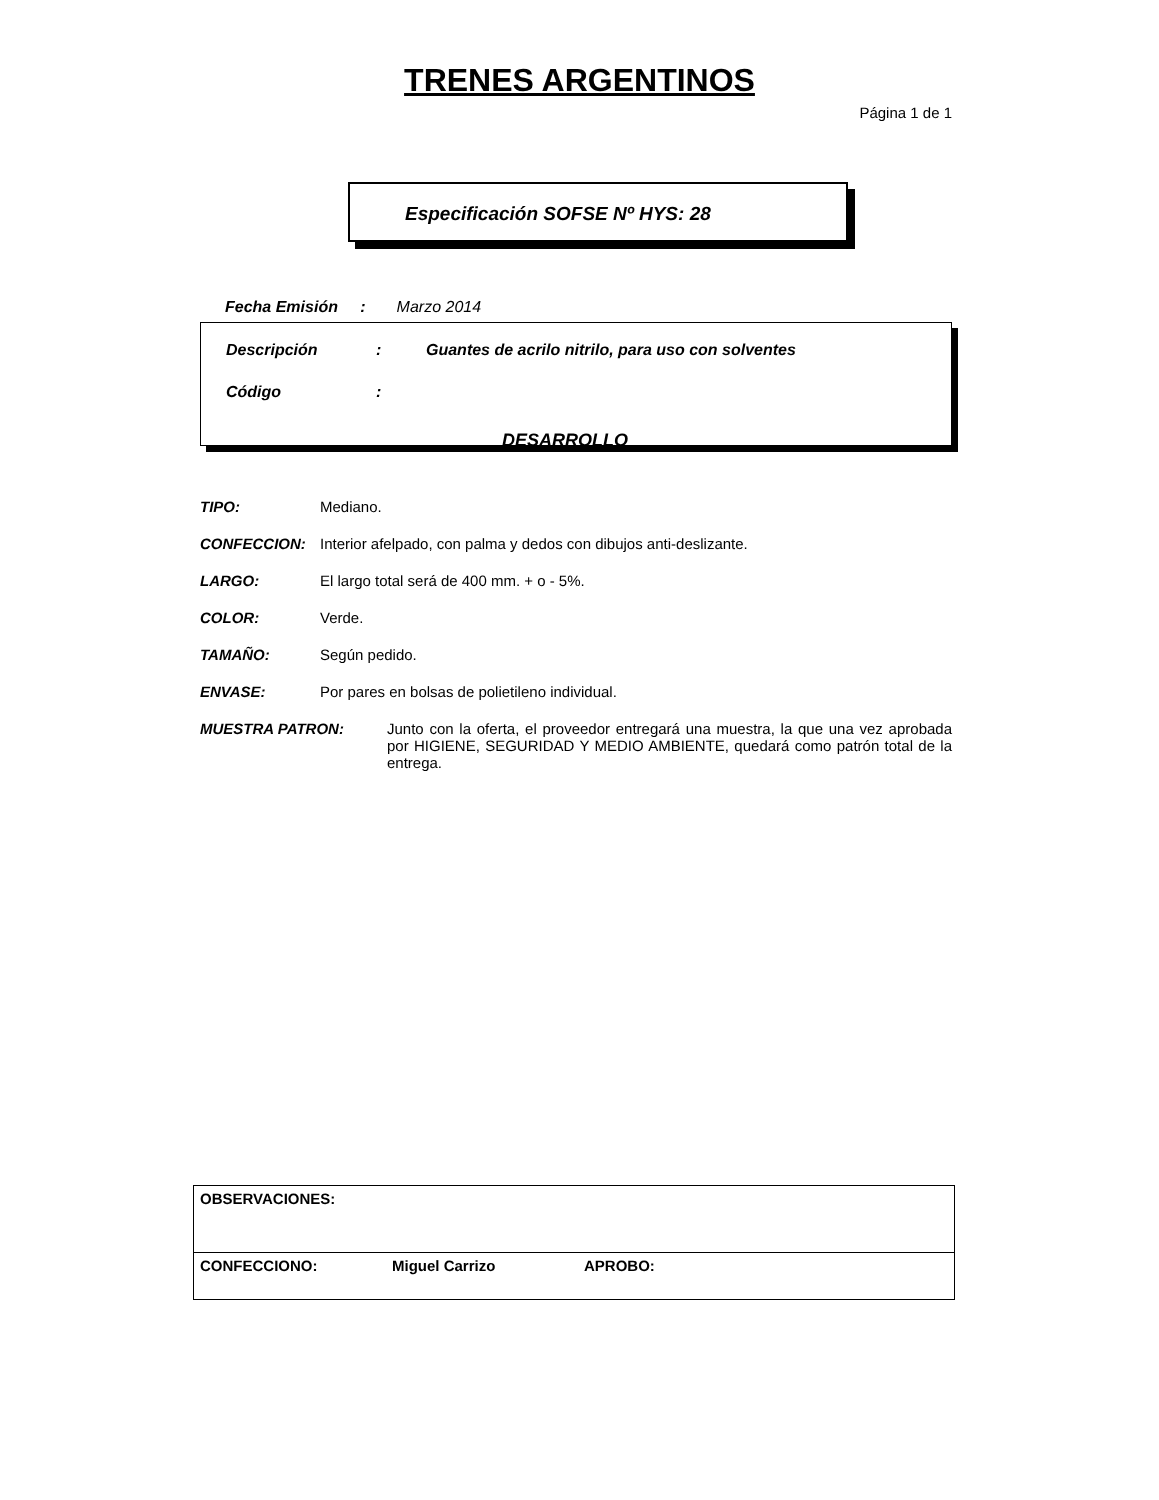TRENES ARGENTINOS
Página 1 de 1
Especificación SOFSE Nº HYS: 28
Fecha Emisión : Marzo 2014
Descripción: Guantes de acrilo nitrilo, para uso con solventes
Código:
DESARROLLO
TIPO: Mediano.
CONFECCION: Interior afelpado, con palma y dedos con dibujos anti-deslizante.
LARGO: El largo total será de 400 mm. + o - 5%.
COLOR: Verde.
TAMAÑO: Según pedido.
ENVASE: Por pares en bolsas de polietileno individual.
MUESTRA PATRON: Junto con la oferta, el proveedor entregará una muestra, la que una vez aprobada por HIGIENE, SEGURIDAD Y MEDIO AMBIENTE, quedará como patrón total de la entrega.
| OBSERVACIONES: | | |
| CONFECCIONO: | Miguel Carrizo | APROBO: |